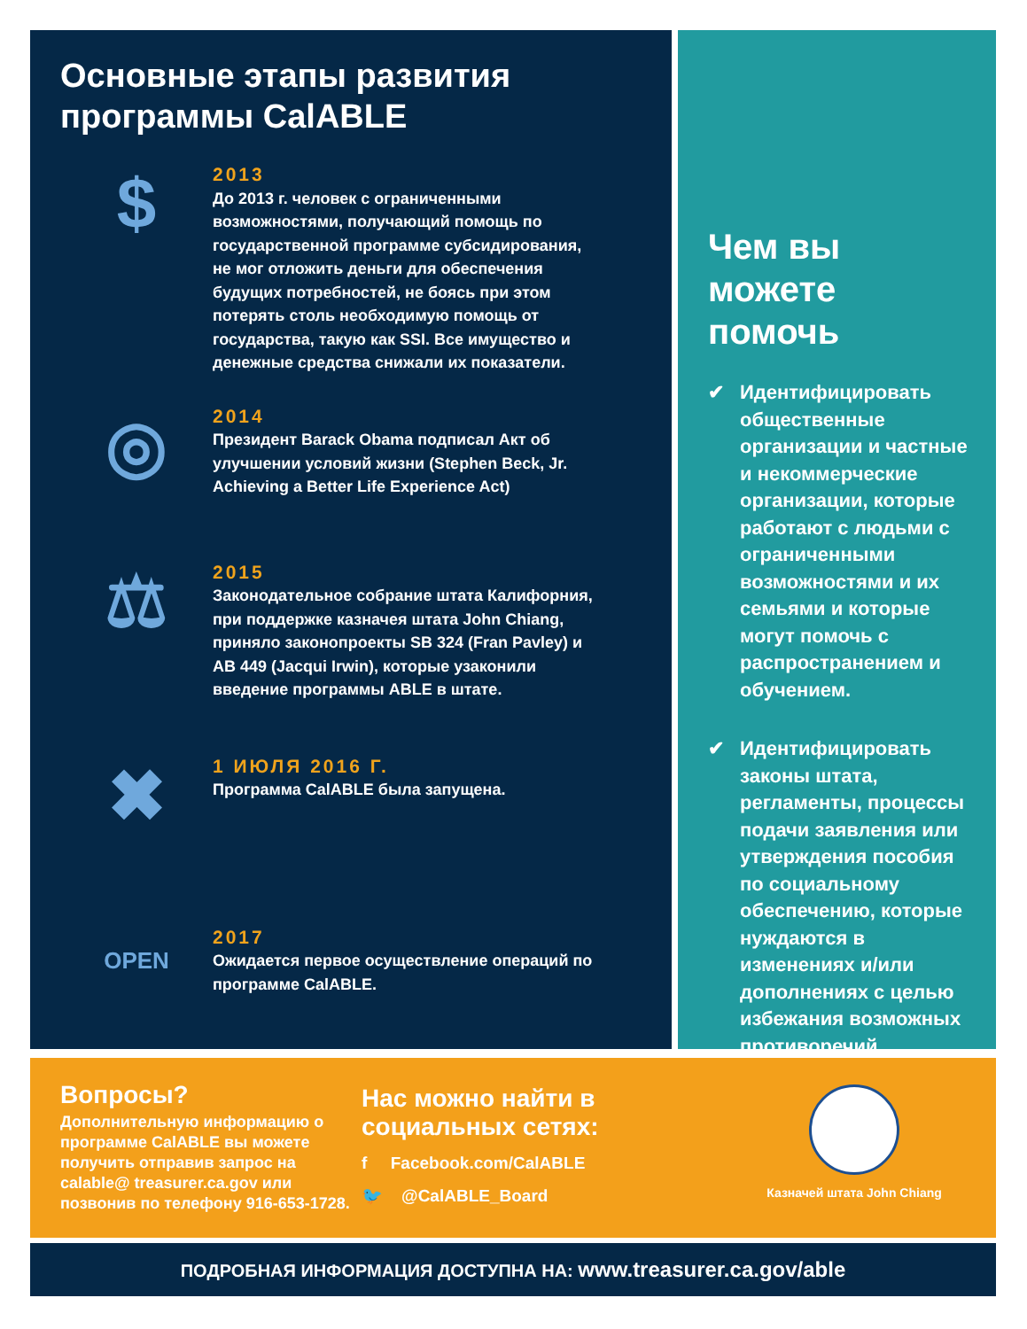Основные этапы развития
программы CalABLE
$
2013
До 2013 г. человек с ограниченными возможностями, получающий помощь по государственной программе субсидирования, не мог отложить деньги для обеспечения будущих потребностей, не боясь при этом потерять столь необходимую помощь от государства, такую как SSI. Все имущество и денежные средства снижали их показатели.
◎
2014
Президент Barack Obama подписал Акт об улучшении условий жизни (Stephen Beck, Jr. Achieving a Better Life Experience Act)
⚖
2015
Законодательное собрание штата Калифорния, при поддержке казначея штата John Chiang, приняло законопроекты SB 324 (Fran Pavley) и AB 449 (Jacqui Irwin), которые узаконили введение программы ABLE в штате.
✖
1 ИЮЛЯ 2016 Г.
Программа CalABLE была запущена.
OPEN
2017
Ожидается первое осуществление операций по программе CalABLE.
Чем вы можете помочь
✔ Идентифицировать общественные организации и частные и некоммерческие организации, которые работают с людьми с ограниченными возможностями и их семьями и которые могут помочь с распространением и обучением.
✔ Идентифицировать законы штата, регламенты, процессы подачи заявления или утверждения пособия по социальному обеспечению, которые нуждаются в изменениях и/или дополнениях с целью избежания возможных противоречий.
Вопросы?
Дополнительную информацию о программе CalABLE вы можете получить отправив запрос на calable@ treasurer.ca.gov или позвонив по телефону 916-653-1728.
Нас можно найти в социальных сетях:
f Facebook.com/CalABLE
🐦 @CalABLE_Board
Казначей штата John Chiang
ПОДРОБНАЯ ИНФОРМАЦИЯ ДОСТУПНА НА: www.treasurer.ca.gov/able